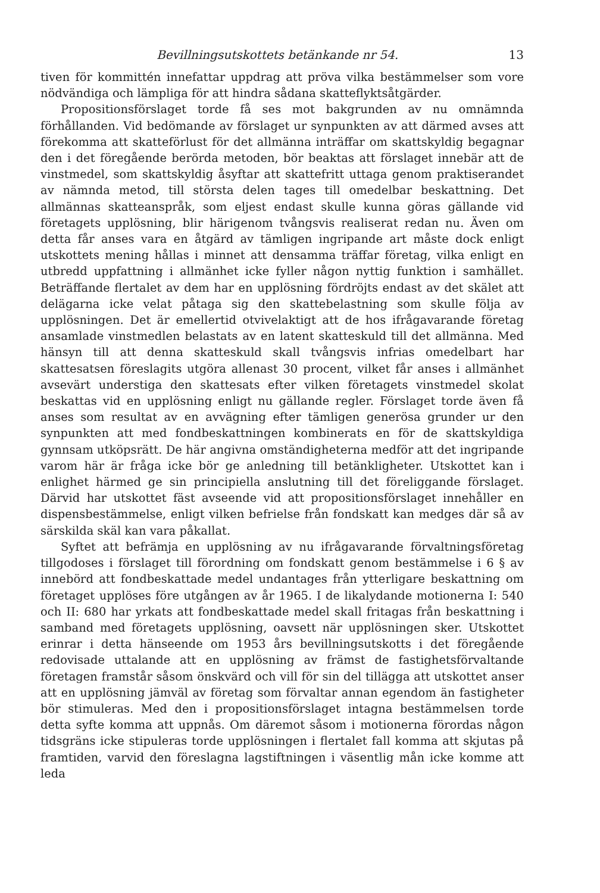Bevillningsutskottets betänkande nr 54. 13
tiven för kommittén innefattar uppdrag att pröva vilka bestämmelser som vore nödvändiga och lämpliga för att hindra sådana skatteflyktsåtgärder.
Propositionsförslaget torde få ses mot bakgrunden av nu omnämnda förhållanden. Vid bedömande av förslaget ur synpunkten av att därmed avses att förekomma att skatteförlust för det allmänna inträffar om skattskyldig begagnar den i det föregående berörda metoden, bör beaktas att förslaget innebär att de vinstmedel, som skattskyldig åsyftar att skattefritt uttaga genom praktiserandet av nämnda metod, till största delen tages till omedelbar beskattning. Det allmännas skatteanspråk, som eljest endast skulle kunna göras gällande vid företagets upplösning, blir härigenom tvångsvis realiserat redan nu. Även om detta får anses vara en åtgärd av tämligen ingripande art måste dock enligt utskottets mening hållas i minnet att densamma träffar företag, vilka enligt en utbredd uppfattning i allmänhet icke fyller någon nyttig funktion i samhället. Beträffande flertalet av dem har en upplösning fördröjts endast av det skälet att delägarna icke velat påtaga sig den skattebelastning som skulle följa av upplösningen. Det är emellertid otvivelaktigt att de hos ifrågavarande företag ansamlade vinstmedlen belastats av en latent skatteskuld till det allmänna. Med hänsyn till att denna skatteskuld skall tvångsvis infrias omedelbart har skattesatsen föreslagits utgöra allenast 30 procent, vilket får anses i allmänhet avsevärt understiga den skattesats efter vilken företagets vinstmedel skolat beskattas vid en upplösning enligt nu gällande regler. Förslaget torde även få anses som resultat av en avvägning efter tämligen generösa grunder ur den synpunkten att med fondbeskattningen kombinerats en för de skattskyldiga gynnsam utköpsrätt. De här angivna omständigheterna medför att det ingripande varom här är fråga icke bör ge anledning till betänkligheter. Utskottet kan i enlighet härmed ge sin principiella anslutning till det föreliggande förslaget. Därvid har utskottet fäst avseende vid att propositionsförslaget innehåller en dispensbestämmelse, enligt vilken befrielse från fondskatt kan medges där så av särskilda skäl kan vara påkallat.
Syftet att befrämja en upplösning av nu ifrågavarande förvaltningsföretag tillgodoses i förslaget till förordning om fondskatt genom bestämmelse i 6 § av innebörd att fondbeskattade medel undantages från ytterligare beskattning om företaget upplöses före utgången av år 1965. I de likalydande motionerna I: 540 och II: 680 har yrkats att fondbeskattade medel skall fritagas från beskattning i samband med företagets upplösning, oavsett när upplösningen sker. Utskottet erinrar i detta hänseende om 1953 års bevillningsutskotts i det föregående redovisade uttalande att en upplösning av främst de fastighetsförvaltande företagen framstår såsom önskvärd och vill för sin del tillägga att utskottet anser att en upplösning jämväl av företag som förvaltar annan egendom än fastigheter bör stimuleras. Med den i propositionsförslaget intagna bestämmelsen torde detta syfte komma att uppnås. Om däremot såsom i motionerna förordas någon tidsgräns icke stipuleras torde upplösningen i flertalet fall komma att skjutas på framtiden, varvid den föreslagna lagstiftningen i väsentlig mån icke komme att leda